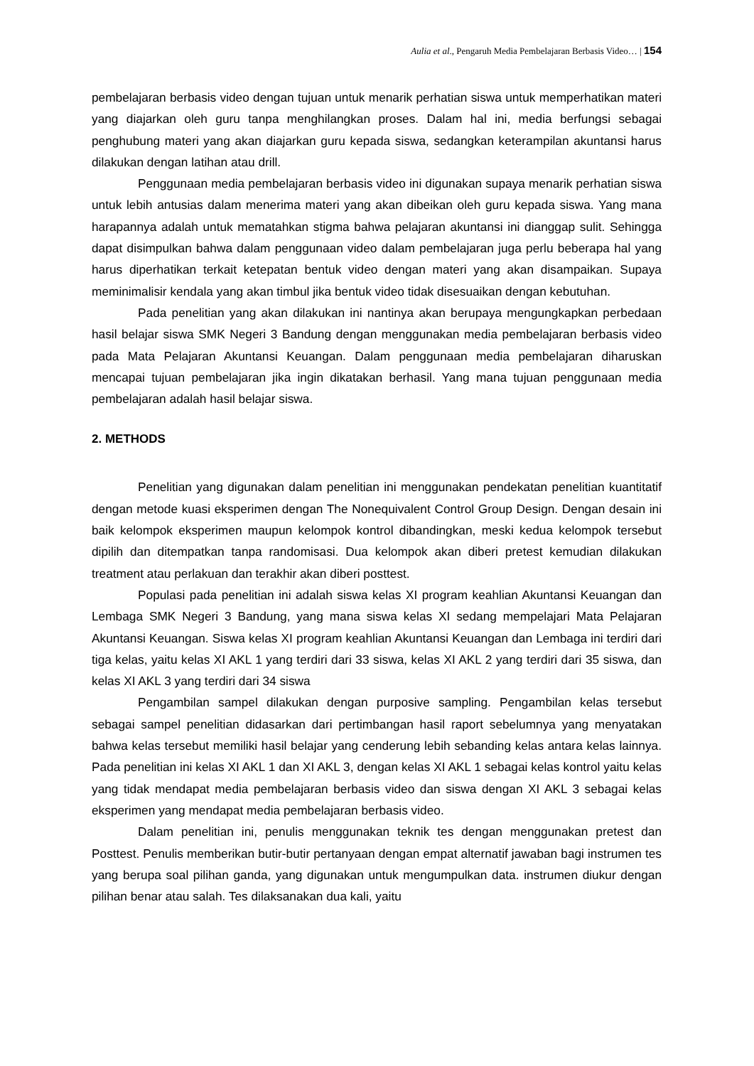Aulia et al., Pengaruh Media Pembelajaran Berbasis Video… | 154
pembelajaran berbasis video dengan tujuan untuk menarik perhatian siswa untuk memperhatikan materi yang diajarkan oleh guru tanpa menghilangkan proses. Dalam hal ini, media berfungsi sebagai penghubung materi yang akan diajarkan guru kepada siswa, sedangkan keterampilan akuntansi harus dilakukan dengan latihan atau drill.
Penggunaan media pembelajaran berbasis video ini digunakan supaya menarik perhatian siswa untuk lebih antusias dalam menerima materi yang akan dibeikan oleh guru kepada siswa. Yang mana harapannya adalah untuk mematahkan stigma bahwa pelajaran akuntansi ini dianggap sulit. Sehingga dapat disimpulkan bahwa dalam penggunaan video dalam pembelajaran juga perlu beberapa hal yang harus diperhatikan terkait ketepatan bentuk video dengan materi yang akan disampaikan. Supaya meminimalisir kendala yang akan timbul jika bentuk video tidak disesuaikan dengan kebutuhan.
Pada penelitian yang akan dilakukan ini nantinya akan berupaya mengungkapkan perbedaan hasil belajar siswa SMK Negeri 3 Bandung dengan menggunakan media pembelajaran berbasis video pada Mata Pelajaran Akuntansi Keuangan. Dalam penggunaan media pembelajaran diharuskan mencapai tujuan pembelajaran jika ingin dikatakan berhasil. Yang mana tujuan penggunaan media pembelajaran adalah hasil belajar siswa.
2. METHODS
Penelitian yang digunakan dalam penelitian ini menggunakan pendekatan penelitian kuantitatif dengan metode kuasi eksperimen dengan The Nonequivalent Control Group Design. Dengan desain ini baik kelompok eksperimen maupun kelompok kontrol dibandingkan, meski kedua kelompok tersebut dipilih dan ditempatkan tanpa randomisasi. Dua kelompok akan diberi pretest kemudian dilakukan treatment atau perlakuan dan terakhir akan diberi posttest.
Populasi pada penelitian ini adalah siswa kelas XI program keahlian Akuntansi Keuangan dan Lembaga SMK Negeri 3 Bandung, yang mana siswa kelas XI sedang mempelajari Mata Pelajaran Akuntansi Keuangan. Siswa kelas XI program keahlian Akuntansi Keuangan dan Lembaga ini terdiri dari tiga kelas, yaitu kelas XI AKL 1 yang terdiri dari 33 siswa, kelas XI AKL 2 yang terdiri dari 35 siswa, dan kelas XI AKL 3 yang terdiri dari 34 siswa
Pengambilan sampel dilakukan dengan purposive sampling. Pengambilan kelas tersebut sebagai sampel penelitian didasarkan dari pertimbangan hasil raport sebelumnya yang menyatakan bahwa kelas tersebut memiliki hasil belajar yang cenderung lebih sebanding kelas antara kelas lainnya. Pada penelitian ini kelas XI AKL 1 dan XI AKL 3, dengan kelas XI AKL 1 sebagai kelas kontrol yaitu kelas yang tidak mendapat media pembelajaran berbasis video dan siswa dengan XI AKL 3 sebagai kelas eksperimen yang mendapat media pembelajaran berbasis video.
Dalam penelitian ini, penulis menggunakan teknik tes dengan menggunakan pretest dan Posttest. Penulis memberikan butir-butir pertanyaan dengan empat alternatif jawaban bagi instrumen tes yang berupa soal pilihan ganda, yang digunakan untuk mengumpulkan data. instrumen diukur dengan pilihan benar atau salah. Tes dilaksanakan dua kali, yaitu